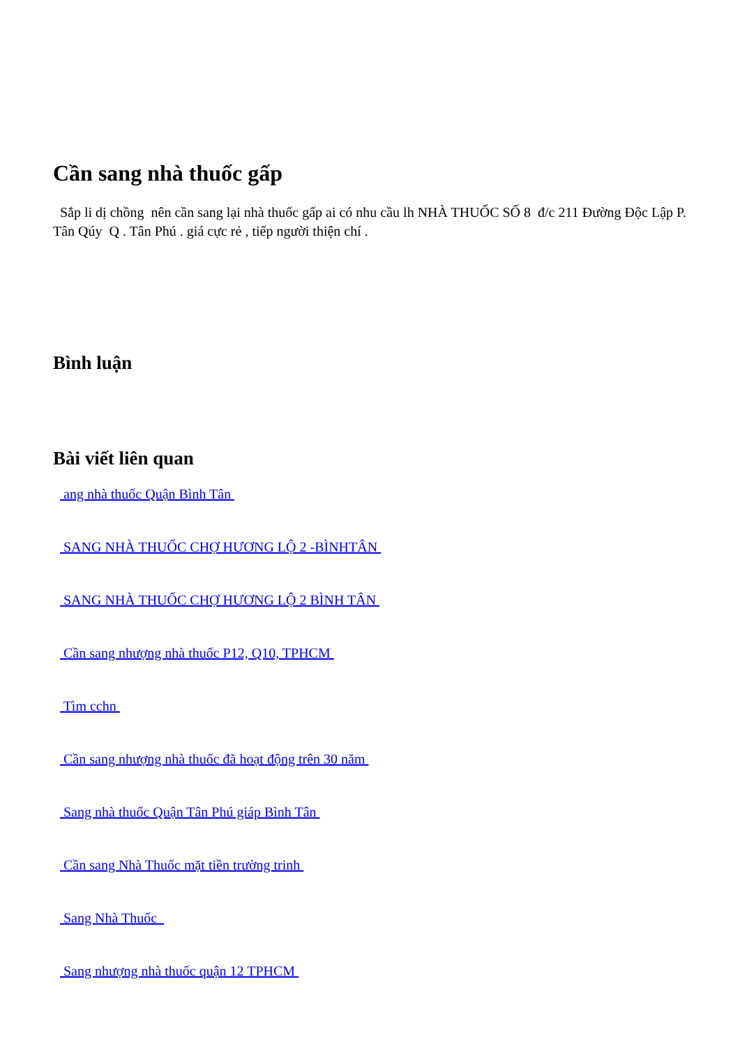Cần sang nhà thuốc gấp
Sắp li dị chồng nên cần sang lại nhà thuốc gấp ai có nhu cầu lh NHÀ THUỐC SỐ 8 đ/c 211 Đường Độc Lập P. Tân Qúy Q . Tân Phú . giá cực rẻ , tiếp người thiện chí .
Bình luận
Bài viết liên quan
ang nhà thuốc Quận Bình Tân
SANG NHÀ THUỐC CHỢ HƯƠNG LỘ 2 -BÌNHTÂN
SANG NHÀ THUỐC CHỢ HƯƠNG LỘ 2 BÌNH TÂN
Cần sang nhượng nhà thuốc P12, Q10, TPHCM
Tìm cchn
Cần sang nhượng nhà thuốc đã hoạt động trên 30 năm
Sang nhà thuốc Quận Tân Phú giáp Bình Tân
Cần sang Nhà Thuốc mặt tiền trường trinh
Sang Nhà Thuốc
Sang nhượng nhà thuốc quận 12 TPHCM